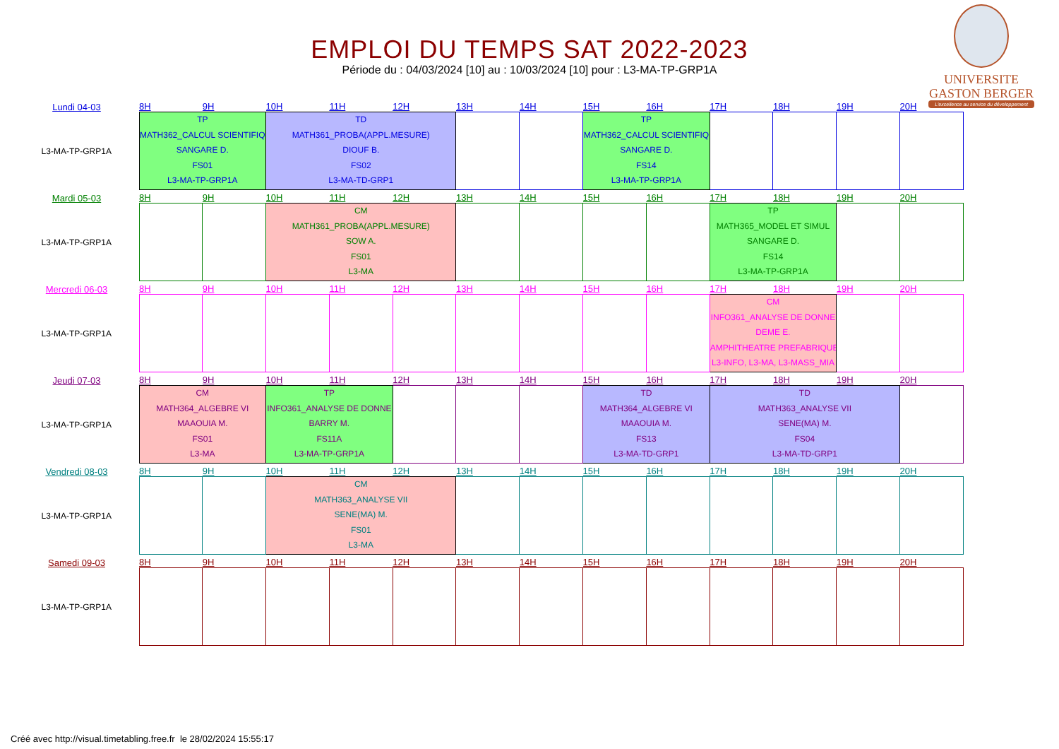EMPLOI DU TEMPS SAT 2022-2023
Période du : 04/03/2024 [10] au : 10/03/2024 [10] pour : L3-MA-TP-GRP1A
UNIVERSITE
GASTON BERGER
L'excellence au service du développement
| Lundi 04-03 | 8H | 9H | 10H | 11H | 12H | 13H | 14H | 15H | 16H | 17H | 18H | 19H | 20H |
| L3-MA-TP-GRP1A | TP MATH362_CALCUL SCIENTIFIQ SANGARE D. FS01 L3-MA-TP-GRP1A | | TD MATH361_PROBA(APPL.MESURE) DIOUF B. FS02 L3-MA-TD-GRP1 | | | | | TP MATH362_CALCUL SCIENTIFIQ SANGARE D. FS14 L3-MA-TP-GRP1A | | | | | |
| Mardi 05-03 | 8H | 9H | 10H | 11H | 12H | 13H | 14H | 15H | 16H | 17H | 18H | 19H | 20H |
| L3-MA-TP-GRP1A | | | CM MATH361_PROBA(APPL.MESURE) SOW A. FS01 L3-MA | | | | | | | TP MATH365_MODEL ET SIMUL SANGARE D. FS14 L3-MA-TP-GRP1A | | | |
| Mercredi 06-03 | 8H | 9H | 10H | 11H | 12H | 13H | 14H | 15H | 16H | 17H | 18H | 19H | 20H |
| L3-MA-TP-GRP1A | | | | | | | | | | CM INFO361_ANALYSE DE DONNE DEME E. AMPHITHEATRE PREFABRIQUE L3-INFO, L3-MA, L3-MASS_MIA | | | |
| Jeudi 07-03 | 8H | 9H | 10H | 11H | 12H | 13H | 14H | 15H | 16H | 17H | 18H | 19H | 20H |
| L3-MA-TP-GRP1A | CM MATH364_ALGEBRE VI MAAOUIA M. FS01 L3-MA | | TP INFO361_ANALYSE DE DONNE BARRY M. FS11A L3-MA-TP-GRP1A | | | | | TD MATH364_ALGEBRE VI MAAOUIA M. FS13 L3-MA-TD-GRP1 | | TD MATH363_ANALYSE VII SENE(MA) M. FS04 L3-MA-TD-GRP1 | | | |
| Vendredi 08-03 | 8H | 9H | 10H | 11H | 12H | 13H | 14H | 15H | 16H | 17H | 18H | 19H | 20H |
| L3-MA-TP-GRP1A | | | CM MATH363_ANALYSE VII SENE(MA) M. FS01 L3-MA | | | | | | | | | | |
| Samedi 09-03 | 8H | 9H | 10H | 11H | 12H | 13H | 14H | 15H | 16H | 17H | 18H | 19H | 20H |
| L3-MA-TP-GRP1A | | | | | | | | | | | | | |
Créé avec http://visual.timetabling.free.fr le 28/02/2024 15:55:17